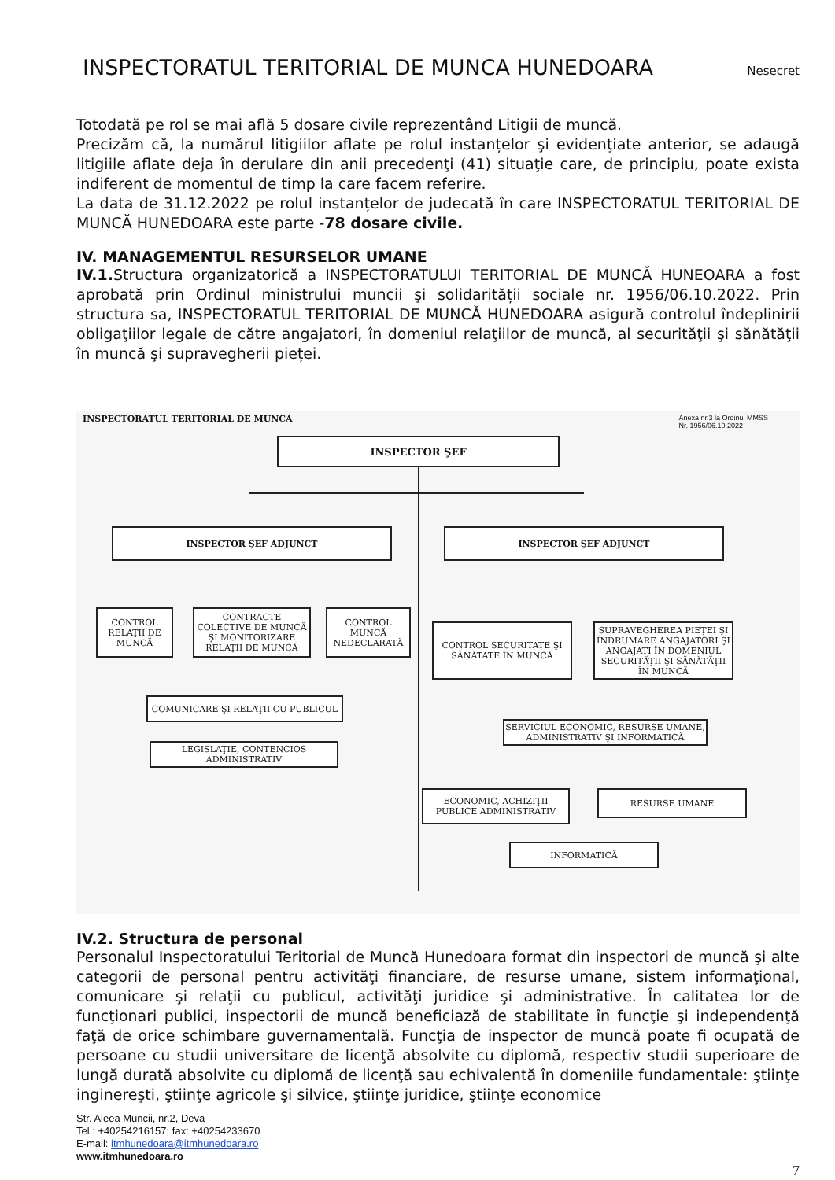INSPECTORATUL TERITORIAL DE MUNCA HUNEDOARA
Nesecret
Totodată pe rol se mai află 5 dosare civile reprezentând Litigii de muncă.
Precizăm că, la numărul litigiilor aflate pe rolul instanțelor şi evidenţiate anterior, se adaugă litigiile aflate deja în derulare din anii precedenţi (41) situaţie care, de principiu, poate exista indiferent de momentul de timp la care facem referire.
La data de 31.12.2022 pe rolul instanțelor de judecată în care INSPECTORATUL TERITORIAL DE MUNCĂ HUNEDOARA este parte -78 dosare civile.
IV. MANAGEMENTUL RESURSELOR UMANE
IV.1. Structura organizatorică a INSPECTORATULUI TERITORIAL DE MUNCĂ HUNEOARA a fost aprobată prin Ordinul ministrului muncii şi solidarității sociale nr. 1956/06.10.2022. Prin structura sa, INSPECTORATUL TERITORIAL DE MUNCĂ HUNEDOARA asigură controlul îndeplinirii obligaţiilor legale de către angajatori, în domeniul relaţiilor de muncă, al securităţii şi sănătăţii în muncă şi supravegherii pieței.
INSPECTORATUL TERITORIAL DE MUNCA
Anexa nr.3 la Ordinul MMSS
Nr. 1956/06.10.2022
INSPECTOR ŞEF
INSPECTOR ŞEF ADJUNCT INSPECTOR ŞEF ADJUNCT
CONTROL RELAŢII DE MUNCĂ
CONTRACTE COLECTIVE DE MUNCĂ ŞI MONITORIZARE RELAŢII DE MUNCĂ
CONTROL MUNCĂ NEDECLARATĂ
CONTROL SECURITATE ŞI SĂNĂTATE ÎN MUNCĂ
SUPRAVEGHEREA PIEŢEI ŞI ÎNDRUMARE ANGAJATORI ŞI ANGAJAŢI ÎN DOMENIUL SECURITĂŢII ŞI SĂNĂTĂŢII ÎN MUNCĂ
COMUNICARE ŞI RELAŢII CU PUBLICUL
SERVICIUL ECONOMIC, RESURSE UMANE, ADMINISTRATIV ŞI INFORMATICĂ
LEGISLAŢIE, CONTENCIOS ADMINISTRATIV
ECONOMIC, ACHIZIŢII PUBLICE ADMINISTRATIV
RESURSE UMANE
INFORMATICĂ
IV.2. Structura de personal
Personalul Inspectoratului Teritorial de Muncă Hunedoara format din inspectori de muncă şi alte categorii de personal pentru activităţi financiare, de resurse umane, sistem informaţional, comunicare şi relaţii cu publicul, activităţi juridice şi administrative. În calitatea lor de funcţionari publici, inspectorii de muncă beneficiază de stabilitate în funcţie şi independenţă faţă de orice schimbare guvernamentală. Funcţia de inspector de muncă poate fi ocupată de persoane cu studii universitare de licenţă absolvite cu diplomă, respectiv studii superioare de lungă durată absolvite cu diplomă de licenţă sau echivalentă în domeniile fundamentale: ştiinţe inginereşti, ştiinţe agricole şi silvice, ştiinţe juridice, ştiinţe economice
Str. Aleea Muncii, nr.2, Deva
Tel.: +40254216157; fax: +40254233670
E-mail: itmhunedoara@itmhunedoara.ro
www.itmhunedoara.ro
7